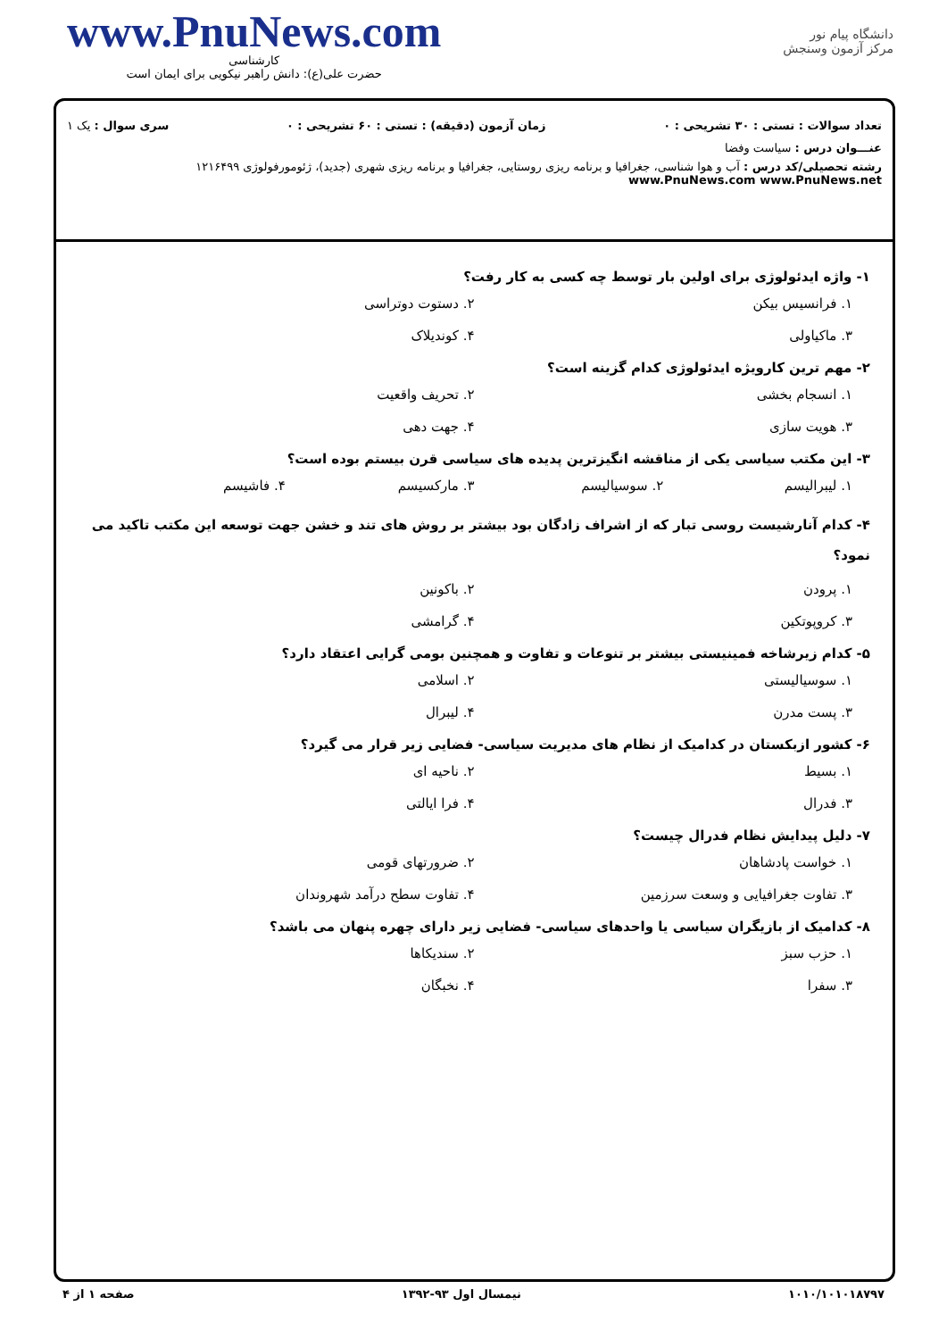www.PnuNews.com
کارشناسی
حضرت علی(ع): دانش راهبر نیکویی برای ایمان است
دانشگاه پیام نور
مرکز آزمون وسنجش
تعداد سوالات : تستی : ۳۰ تشریحی : ۰ زمان آزمون (دقیقه) : تستی : ۶۰ تشریحی : ۰ سری سوال : یک ۱
عنـــوان درس : سیاست وفضا
رشته تحصیلی/کد درس : آب و هوا شناسی، جغرافیا و برنامه ریزی روستایی، جغرافیا و برنامه ریزی شهری (جدید)، ژئومورفولوژی ۱۲۱۶۴۹۹ www.PnuNews.com www.PnuNews.net
۱- واژه ایدئولوژی برای اولین بار توسط چه کسی به کار رفت؟
۱. فرانسیس بیکن ۲. دستوت دوتراسی ۳. ماکیاولی ۴. کوندیلاک
۲- مهم ترین کارویژه ایدئولوژی کدام گزینه است؟
۱. انسجام بخشی ۲. تحریف واقعیت ۳. هویت سازی ۴. جهت دهی
۳- این مکتب سیاسی یکی از مناقشه انگیزترین پدیده های سیاسی قرن بیستم بوده است؟
۱. لیبرالیسم ۲. سوسیالیسم ۳. مارکسیسم ۴. فاشیسم
۴- کدام آنارشیست روسی تبار که از اشراف زادگان بود بیشتر بر روش های تند و خشن جهت توسعه این مکتب تاکید می نمود؟
۱. پرودن ۲. باکونین ۳. کروپوتکین ۴. گرامشی
۵- کدام زیرشاخه فمینیستی بیشتر بر تنوعات و تفاوت و همچنین بومی گرایی اعتقاد دارد؟
۱. سوسیالیستی ۲. اسلامی ۳. پست مدرن ۴. لیبرال
۶- کشور ازبکستان در کدامیک از نظام های مدیریت سیاسی- فضایی زیر قرار می گیرد؟
۱. بسیط ۲. ناحیه ای ۳. فدرال ۴. فرا ایالتی
۷- دلیل پیدایش نظام فدرال چیست؟
۱. خواست پادشاهان ۲. ضرورتهای قومی ۳. تفاوت جغرافیایی و وسعت سرزمین ۴. تفاوت سطح درآمد شهروندان
۸- کدامیک از بازیگران سیاسی یا واحدهای سیاسی- فضایی زیر دارای چهره پنهان می باشد؟
۱. حزب سبز ۲. سندیکاها ۳. سفرا ۴. نخبگان
۱۰۱۰/۱۰۱۰۱۸۷۹۷ نیمسال اول ۹۳-۱۳۹۲ صفحه ۱ از ۴